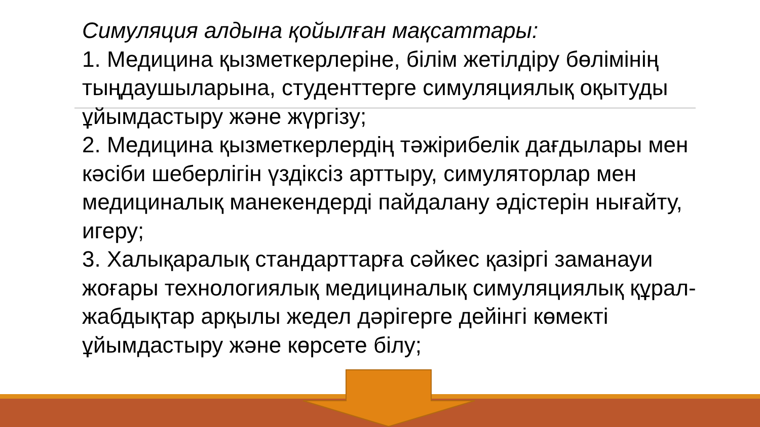Симуляция алдына қойылған мақсаттары:
1. Медицина қызметкерлеріне, білім жетілдіру бөлімінің тыңдаушыларына, студенттерге симуляциялық оқытуды ұйымдастыру және жүргізу;
2. Медицина қызметкерлердің тәжірибелік дағдылары мен кәсіби шеберлігін үздіксіз арттыру, симуляторлар мен медициналық манекендерді пайдалану әдістерін нығайту, игеру;
3. Халықаралық стандарттарға сәйкес қазіргі заманауи жоғары технологиялық медициналық симуляциялық құрал-жабдықтар арқылы жедел дәрігерге дейінгі көмекті ұйымдастыру және көрсете білу;